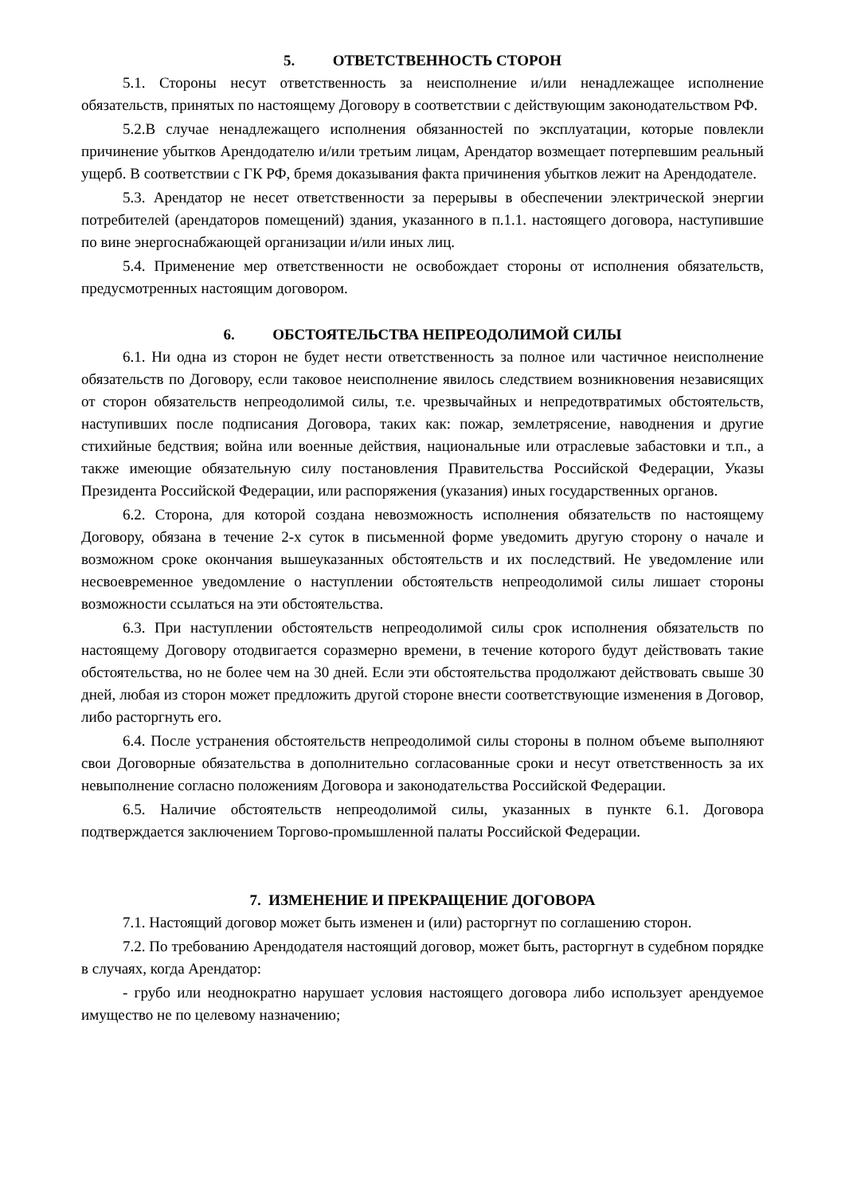5. ОТВЕТСТВЕННОСТЬ СТОРОН
5.1. Стороны несут ответственность за неисполнение и/или ненадлежащее исполнение обязательств, принятых по настоящему Договору в соответствии с действующим законодательством РФ.
5.2.В случае ненадлежащего исполнения обязанностей по эксплуатации, которые повлекли причинение убытков Арендодателю и/или третьим лицам, Арендатор возмещает потерпевшим реальный ущерб. В соответствии с ГК РФ, бремя доказывания факта причинения убытков лежит на Арендодателе.
5.3. Арендатор не несет ответственности за перерывы в обеспечении электрической энергии потребителей (арендаторов помещений) здания, указанного в п.1.1. настоящего договора, наступившие по вине энергоснабжающей организации и/или иных лиц.
5.4. Применение мер ответственности не освобождает стороны от исполнения обязательств, предусмотренных настоящим договором.
6. ОБСТОЯТЕЛЬСТВА НЕПРЕОДОЛИМОЙ СИЛЫ
6.1. Ни одна из сторон не будет нести ответственность за полное или частичное неисполнение обязательств по Договору, если таковое неисполнение явилось следствием возникновения независящих от сторон обязательств непреодолимой силы, т.е. чрезвычайных и непредотвратимых обстоятельств, наступивших после подписания Договора, таких как: пожар, землетрясение, наводнения и другие стихийные бедствия; война или военные действия, национальные или отраслевые забастовки и т.п., а также имеющие обязательную силу постановления Правительства Российской Федерации, Указы Президента Российской Федерации, или распоряжения (указания) иных государственных органов.
6.2. Сторона, для которой создана невозможность исполнения обязательств по настоящему Договору, обязана в течение 2-х суток в письменной форме уведомить другую сторону о начале и возможном сроке окончания вышеуказанных обстоятельств и их последствий. Не уведомление или несвоевременное уведомление о наступлении обстоятельств непреодолимой силы лишает стороны возможности ссылаться на эти обстоятельства.
6.3. При наступлении обстоятельств непреодолимой силы срок исполнения обязательств по настоящему Договору отодвигается соразмерно времени, в течение которого будут действовать такие обстоятельства, но не более чем на 30 дней. Если эти обстоятельства продолжают действовать свыше 30 дней, любая из сторон может предложить другой стороне внести соответствующие изменения в Договор, либо расторгнуть его.
6.4. После устранения обстоятельств непреодолимой силы стороны в полном объеме выполняют свои Договорные обязательства в дополнительно согласованные сроки и несут ответственность за их невыполнение согласно положениям Договора и законодательства Российской Федерации.
6.5. Наличие обстоятельств непреодолимой силы, указанных в пункте 6.1. Договора подтверждается заключением Торгово-промышленной палаты Российской Федерации.
7. ИЗМЕНЕНИЕ И ПРЕКРАЩЕНИЕ ДОГОВОРА
7.1. Настоящий договор может быть изменен и (или) расторгнут по соглашению сторон.
7.2. По требованию Арендодателя настоящий договор, может быть, расторгнут в судебном порядке в случаях, когда Арендатор:
- грубо или неоднократно нарушает условия настоящего договора либо использует арендуемое имущество не по целевому назначению;